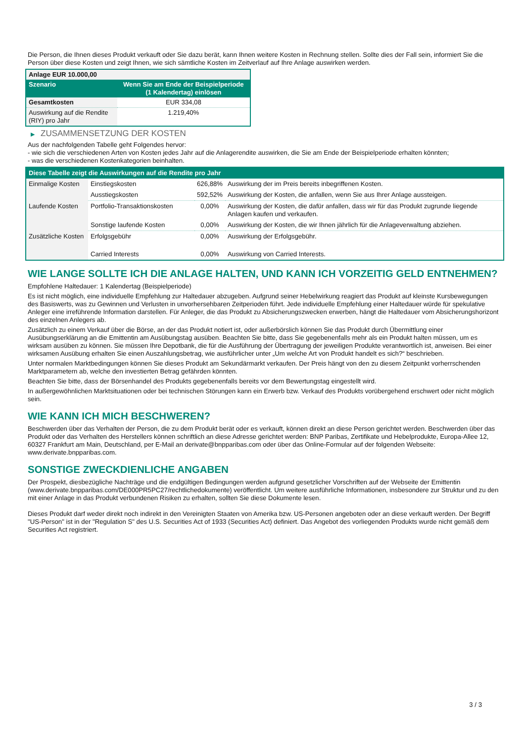Die Person, die Ihnen dieses Produkt verkauft oder Sie dazu berät, kann Ihnen weitere Kosten in Rechnung stellen. Sollte dies der Fall sein, informiert Sie die Person über diese Kosten und zeigt Ihnen, wie sich sämtliche Kosten im Zeitverlauf auf Ihre Anlage auswirken werden.
| Anlage EUR 10.000,00 | |
| Szenario | Wenn Sie am Ende der Beispielperiode (1 Kalendertag) einlösen |
| Gesamtkosten | EUR 334,08 |
| Auswirkung auf die Rendite (RIY) pro Jahr | 1.219,40% |
▶ ZUSAMMENSETZUNG DER KOSTEN
Aus der nachfolgenden Tabelle geht Folgendes hervor:
- wie sich die verschiedenen Arten von Kosten jedes Jahr auf die Anlagerendite auswirken, die Sie am Ende der Beispielperiode erhalten könnten;
- was die verschiedenen Kostenkategorien beinhalten.
| Diese Tabelle zeigt die Auswirkungen auf die Rendite pro Jahr | | | |
| Einmalige Kosten | Einstiegskosten | 626,88% | Auswirkung der im Preis bereits inbegriffenen Kosten. |
| | Ausstiegskosten | 592,52% | Auswirkung der Kosten, die anfallen, wenn Sie aus Ihrer Anlage aussteigen. |
| Laufende Kosten | Portfolio-Transaktionskosten | 0,00% | Auswirkung der Kosten, die dafür anfallen, dass wir für das Produkt zugrunde liegende Anlagen kaufen und verkaufen. |
| | Sonstige laufende Kosten | 0,00% | Auswirkung der Kosten, die wir Ihnen jährlich für die Anlageverwaltung abziehen. |
| Zusätzliche Kosten | Erfolgsgebühr | 0,00% | Auswirkung der Erfolgsgebühr. |
| | Carried Interests | 0,00% | Auswirkung von Carried Interests. |
WIE LANGE SOLLTE ICH DIE ANLAGE HALTEN, UND KANN ICH VORZEITIG GELD ENTNEHMEN?
Empfohlene Haltedauer: 1 Kalendertag (Beispielperiode)
Es ist nicht möglich, eine individuelle Empfehlung zur Haltedauer abzugeben. Aufgrund seiner Hebelwirkung reagiert das Produkt auf kleinste Kursbewegungen des Basiswerts, was zu Gewinnen und Verlusten in unvorhersehbaren Zeitperioden führt. Jede individuelle Empfehlung einer Haltedauer würde für spekulative Anleger eine irreführende Information darstellen. Für Anleger, die das Produkt zu Absicherungszwecken erwerben, hängt die Haltedauer vom Absicherungshorizont des einzelnen Anlegers ab.
Zusätzlich zu einem Verkauf über die Börse, an der das Produkt notiert ist, oder außerbörslich können Sie das Produkt durch Übermittlung einer Ausübungserklärung an die Emittentin am Ausübungstag ausüben. Beachten Sie bitte, dass Sie gegebenenfalls mehr als ein Produkt halten müssen, um es wirksam ausüben zu können. Sie müssen Ihre Depotbank, die für die Ausführung der Übertragung der jeweiligen Produkte verantwortlich ist, anweisen. Bei einer wirksamen Ausübung erhalten Sie einen Auszahlungsbetrag, wie ausführlicher unter „Um welche Art von Produkt handelt es sich?“ beschrieben.
Unter normalen Marktbedingungen können Sie dieses Produkt am Sekundärmarkt verkaufen. Der Preis hängt von den zu diesem Zeitpunkt vorherrschenden Marktparametern ab, welche den investierten Betrag gefährden könnten.
Beachten Sie bitte, dass der Börsenhandel des Produkts gegebenenfalls bereits vor dem Bewertungstag eingestellt wird.
In außergewöhnlichen Marktsituationen oder bei technischen Störungen kann ein Erwerb bzw. Verkauf des Produkts vorübergehend erschwert oder nicht möglich sein.
WIE KANN ICH MICH BESCHWEREN?
Beschwerden über das Verhalten der Person, die zu dem Produkt berät oder es verkauft, können direkt an diese Person gerichtet werden. Beschwerden über das Produkt oder das Verhalten des Herstellers können schriftlich an diese Adresse gerichtet werden: BNP Paribas, Zertifikate und Hebelprodukte, Europa-Allee 12, 60327 Frankfurt am Main, Deutschland, per E-Mail an derivate@bnpparibas.com oder über das Online-Formular auf der folgenden Webseite: www.derivate.bnpparibas.com.
SONSTIGE ZWECKDIENLICHE ANGABEN
Der Prospekt, diesbezügliche Nachträge und die endgültigen Bedingungen werden aufgrund gesetzlicher Vorschriften auf der Webseite der Emittentin (www.derivate.bnpparibas.com/DE000PR5PC27/rechtlichedokumente) veröffentlicht. Um weitere ausführliche Informationen, insbesondere zur Struktur und zu den mit einer Anlage in das Produkt verbundenen Risiken zu erhalten, sollten Sie diese Dokumente lesen.
Dieses Produkt darf weder direkt noch indirekt in den Vereinigten Staaten von Amerika bzw. US-Personen angeboten oder an diese verkauft werden. Der Begriff "US-Person" ist in der "Regulation S" des U.S. Securities Act of 1933 (Securities Act) definiert. Das Angebot des vorliegenden Produkts wurde nicht gemäß dem Securities Act registriert.
3 / 3